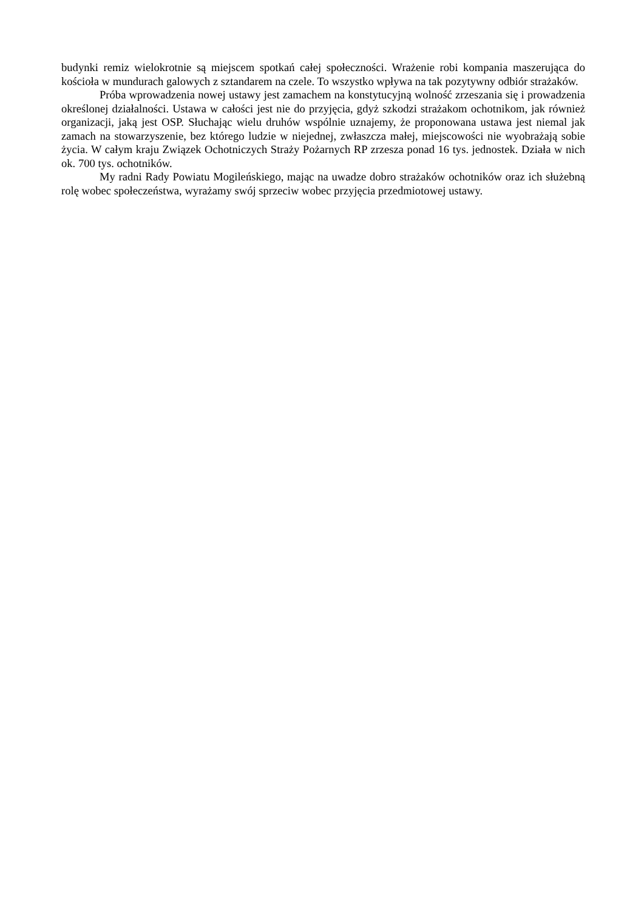budynki remiz wielokrotnie są miejscem spotkań całej społeczności. Wrażenie robi kompania maszerująca do kościoła w mundurach galowych z sztandarem na czele. To wszystko wpływa na tak pozytywny odbiór strażaków.
Próba wprowadzenia nowej ustawy jest zamachem na konstytucyjną wolność zrzeszania się i prowadzenia określonej działalności. Ustawa w całości jest nie do przyjęcia, gdyż szkodzi strażakom ochotnikom, jak również organizacji, jaką jest OSP. Słuchając wielu druhów wspólnie uznajemy, że proponowana ustawa jest niemal jak zamach na stowarzyszenie, bez którego ludzie w niejednej, zwłaszcza małej, miejscowości nie wyobrażają sobie życia. W całym kraju Związek Ochotniczych Straży Pożarnych RP zrzesza ponad 16 tys. jednostek. Działa w nich ok. 700 tys. ochotników.
My radni Rady Powiatu Mogileńskiego, mając na uwadze dobro strażaków ochotników oraz ich służebną rolę wobec społeczeństwa, wyrażamy swój sprzeciw wobec przyjęcia przedmiotowej ustawy.